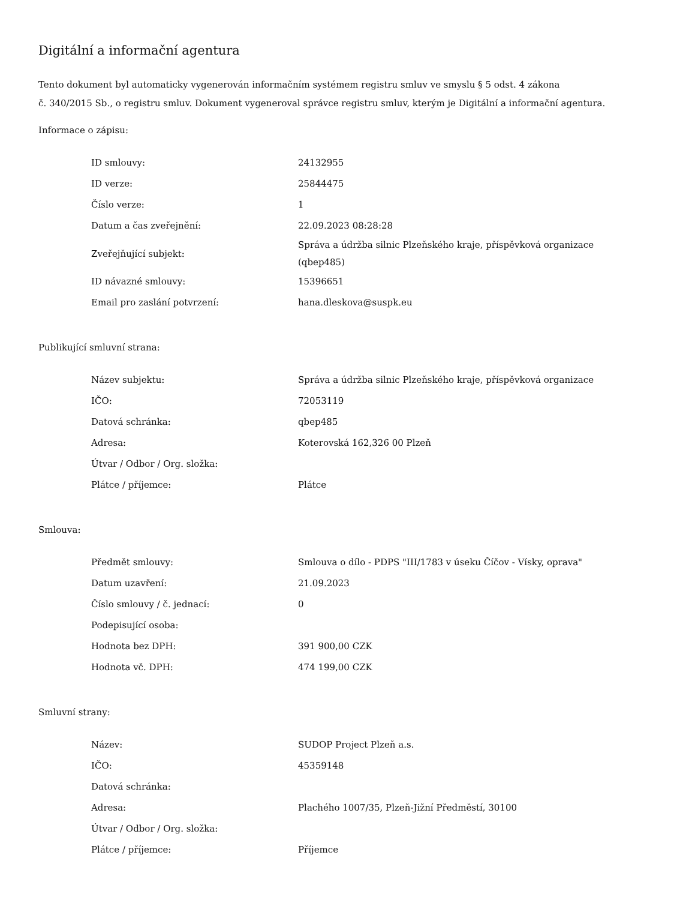Digitální a informační agentura
Tento dokument byl automaticky vygenerován informačním systémem registru smluv ve smyslu § 5 odst. 4 zákona
č. 340/2015 Sb., o registru smluv. Dokument vygeneroval správce registru smluv, kterým je Digitální a informační agentura.
Informace o zápisu:
| ID smlouvy: | 24132955 |
| ID verze: | 25844475 |
| Číslo verze: | 1 |
| Datum a čas zveřejnění: | 22.09.2023 08:28:28 |
| Zveřejňující subjekt: | Správa a údržba silnic Plzeňského kraje, příspěvková organizace (qbep485) |
| ID návazné smlouvy: | 15396651 |
| Email pro zaslání potvrzení: | hana.dleskova@suspk.eu |
Publikující smluvní strana:
| Název subjektu: | Správa a údržba silnic Plzeňského kraje, příspěvková organizace |
| IČO: | 72053119 |
| Datová schránka: | qbep485 |
| Adresa: | Koterovská 162,326 00 Plzeň |
| Útvar / Odbor / Org. složka: | |
| Plátce / příjemce: | Plátce |
Smlouva:
| Předmět smlouvy: | Smlouva o dílo - PDPS "III/1783 v úseku Číčov - Vísky, oprava" |
| Datum uzavření: | 21.09.2023 |
| Číslo smlouvy / č. jednací: | 0 |
| Podepisující osoba: | |
| Hodnota bez DPH: | 391 900,00 CZK |
| Hodnota vč. DPH: | 474 199,00 CZK |
Smluvní strany:
| Název: | SUDOP Project Plzeň a.s. |
| IČO: | 45359148 |
| Datová schránka: | |
| Adresa: | Plachého 1007/35, Plzeň-Jižní Předměstí, 30100 |
| Útvar / Odbor / Org. složka: | |
| Plátce / příjemce: | Příjemce |